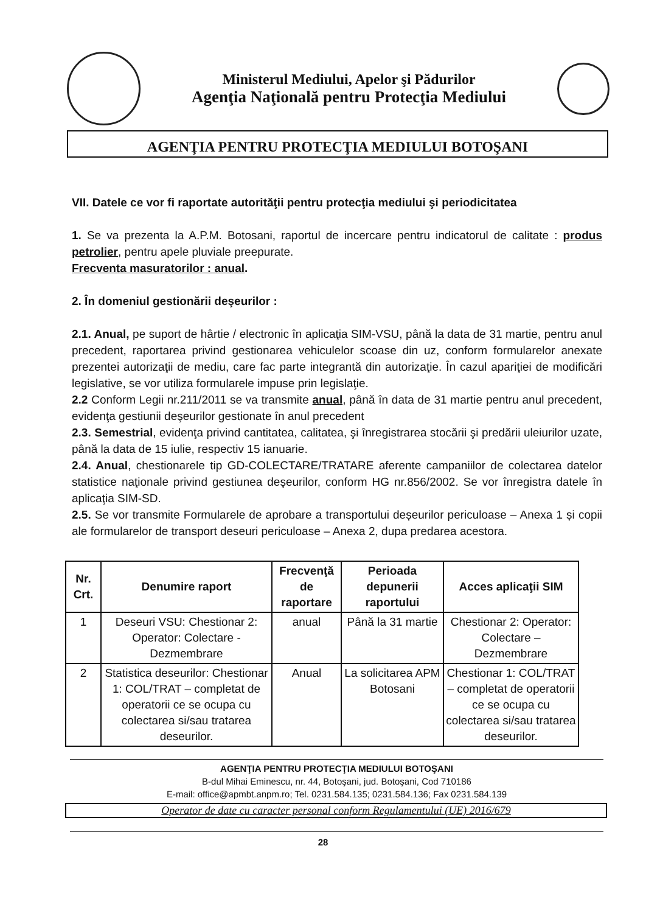Ministerul Mediului, Apelor şi Pădurilor
Agenţia Naţională pentru Protecţia Mediului
AGENŢIA PENTRU PROTECŢIA MEDIULUI BOTOŞANI
VII. Datele ce vor fi raportate autorităţii pentru protecţia mediului şi periodicitatea
1. Se va prezenta la A.P.M. Botosani, raportul de incercare pentru indicatorul de calitate : produs petrolier, pentru apele pluviale preepurate.
Frecventa masuratorilor : anual.
2. În domeniul gestionării deşeurilor :
2.1. Anual, pe suport de hârtie / electronic în aplicaţia SIM-VSU, până la data de 31 martie, pentru anul precedent, raportarea privind gestionarea vehiculelor scoase din uz, conform formularelor anexate prezentei autorizaţii de mediu, care fac parte integrantă din autorizaţie. În cazul apariţiei de modificări legislative, se vor utiliza formularele impuse prin legislaţie.
2.2 Conform Legii nr.211/2011 se va transmite anual, până în data de 31 martie pentru anul precedent, evidenţa gestiunii deşeurilor gestionate în anul precedent
2.3. Semestrial, evidenţa privind cantitatea, calitatea, şi înregistrarea stocării şi predării uleiurilor uzate, până la data de 15 iulie, respectiv 15 ianuarie.
2.4. Anual, chestionarele tip GD-COLECTARE/TRATARE aferente campaniilor de colectarea datelor statistice naţionale privind gestiunea deşeurilor, conform HG nr.856/2002. Se vor înregistra datele în aplicaţia SIM-SD.
2.5. Se vor transmite Formularele de aprobare a transportului deșeurilor periculoase – Anexa 1 și copii ale formularelor de transport deseuri periculoase – Anexa 2, dupa predarea acestora.
| Nr. Crt. | Denumire raport | Frecvenţă de raportare | Perioada depunerii raportului | Acces aplicaţii SIM |
| --- | --- | --- | --- | --- |
| 1 | Deseuri VSU: Chestionar 2: Operator: Colectare - Dezmembrare | anual | Până la 31 martie | Chestionar 2: Operator: Colectare – Dezmembrare |
| 2 | Statistica deseurilor: Chestionar 1: COL/TRAT – completat de operatorii ce se ocupa cu colectarea si/sau tratarea deseurilor. | Anual | La solicitarea APM Botosani | Chestionar 1: COL/TRAT – completat de operatorii ce se ocupa cu colectarea si/sau tratarea deseurilor. |
AGENŢIA PENTRU PROTECŢIA MEDIULUI BOTOŞANI
B-dul Mihai Eminescu, nr. 44, Botoşani, jud. Botoşani, Cod 710186
E-mail: office@apmbt.anpm.ro; Tel. 0231.584.135; 0231.584.136; Fax 0231.584.139
Operator de date cu caracter personal conform Regulamentului (UE) 2016/679
28